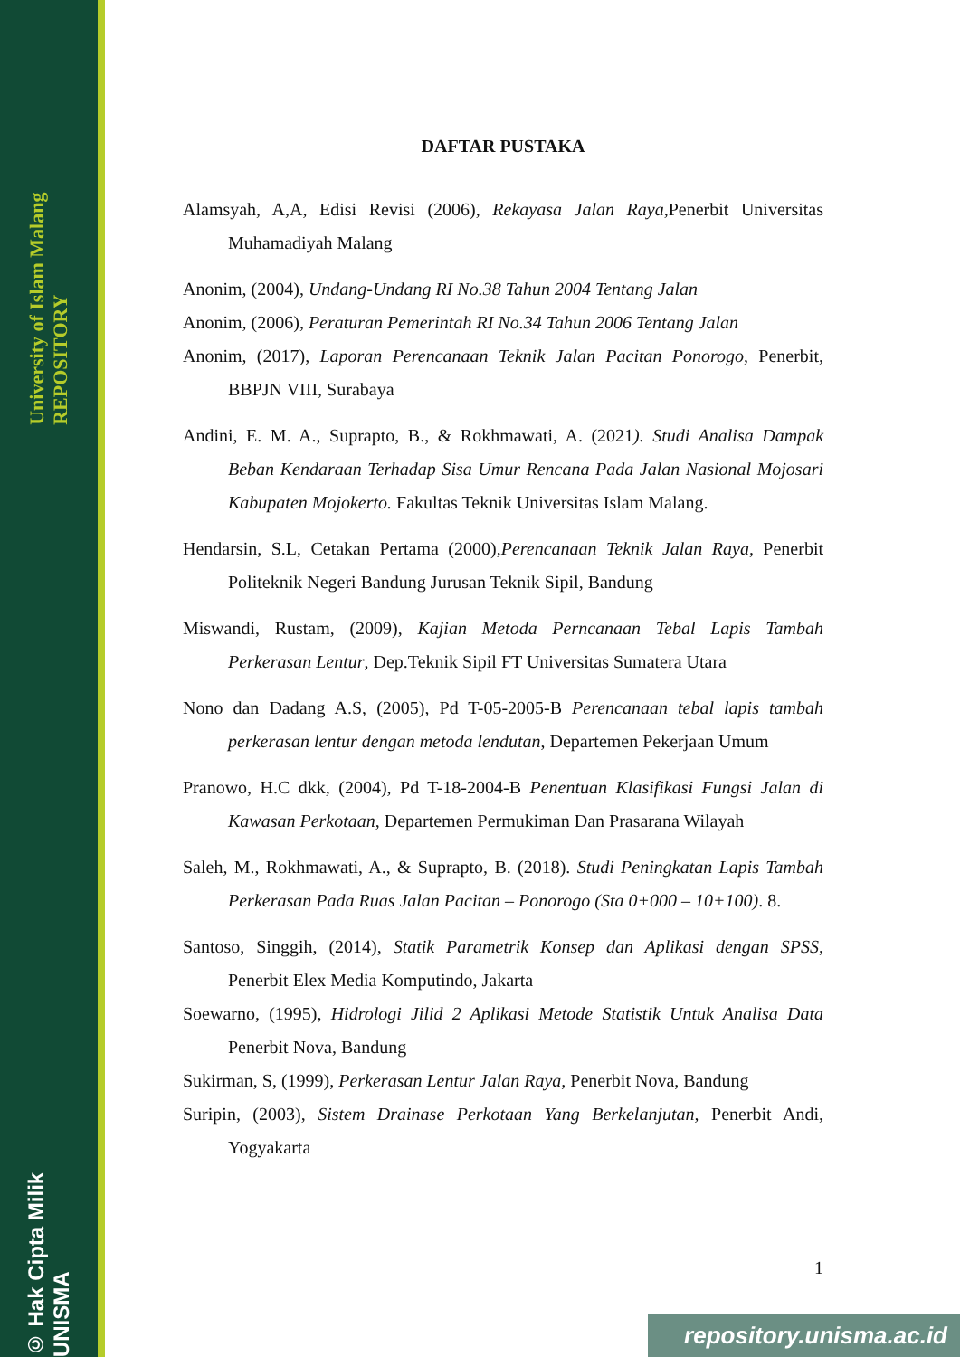University of Islam Malang REPOSITORY
© Hak Cipta Milik UNISMA
DAFTAR PUSTAKA
Alamsyah, A,A, Edisi Revisi (2006), Rekayasa Jalan Raya,Penerbit Universitas Muhamadiyah Malang
Anonim, (2004), Undang-Undang RI No.38 Tahun 2004 Tentang Jalan
Anonim, (2006), Peraturan Pemerintah RI No.34 Tahun 2006 Tentang Jalan
Anonim, (2017), Laporan Perencanaan Teknik Jalan Pacitan Ponorogo, Penerbit, BBPJN VIII, Surabaya
Andini, E. M. A., Suprapto, B., & Rokhmawati, A. (2021). Studi Analisa Dampak Beban Kendaraan Terhadap Sisa Umur Rencana Pada Jalan Nasional Mojosari Kabupaten Mojokerto. Fakultas Teknik Universitas Islam Malang.
Hendarsin, S.L, Cetakan Pertama (2000),Perencanaan Teknik Jalan Raya, Penerbit Politeknik Negeri Bandung Jurusan Teknik Sipil, Bandung
Miswandi, Rustam, (2009), Kajian Metoda Perncanaan Tebal Lapis Tambah Perkerasan Lentur, Dep.Teknik Sipil FT Universitas Sumatera Utara
Nono dan Dadang A.S, (2005), Pd T-05-2005-B Perencanaan tebal lapis tambah perkerasan lentur dengan metoda lendutan, Departemen Pekerjaan Umum
Pranowo, H.C dkk, (2004), Pd T-18-2004-B Penentuan Klasifikasi Fungsi Jalan di Kawasan Perkotaan, Departemen Permukiman Dan Prasarana Wilayah
Saleh, M., Rokhmawati, A., & Suprapto, B. (2018). Studi Peningkatan Lapis Tambah Perkerasan Pada Ruas Jalan Pacitan – Ponorogo (Sta 0+000 – 10+100). 8.
Santoso, Singgih, (2014), Statik Parametrik Konsep dan Aplikasi dengan SPSS, Penerbit Elex Media Komputindo, Jakarta
Soewarno, (1995), Hidrologi Jilid 2 Aplikasi Metode Statistik Untuk Analisa Data Penerbit Nova, Bandung
Sukirman, S, (1999), Perkerasan Lentur Jalan Raya, Penerbit Nova, Bandung
Suripin, (2003), Sistem Drainase Perkotaan Yang Berkelanjutan, Penerbit Andi, Yogyakarta
1
repository.unisma.ac.id